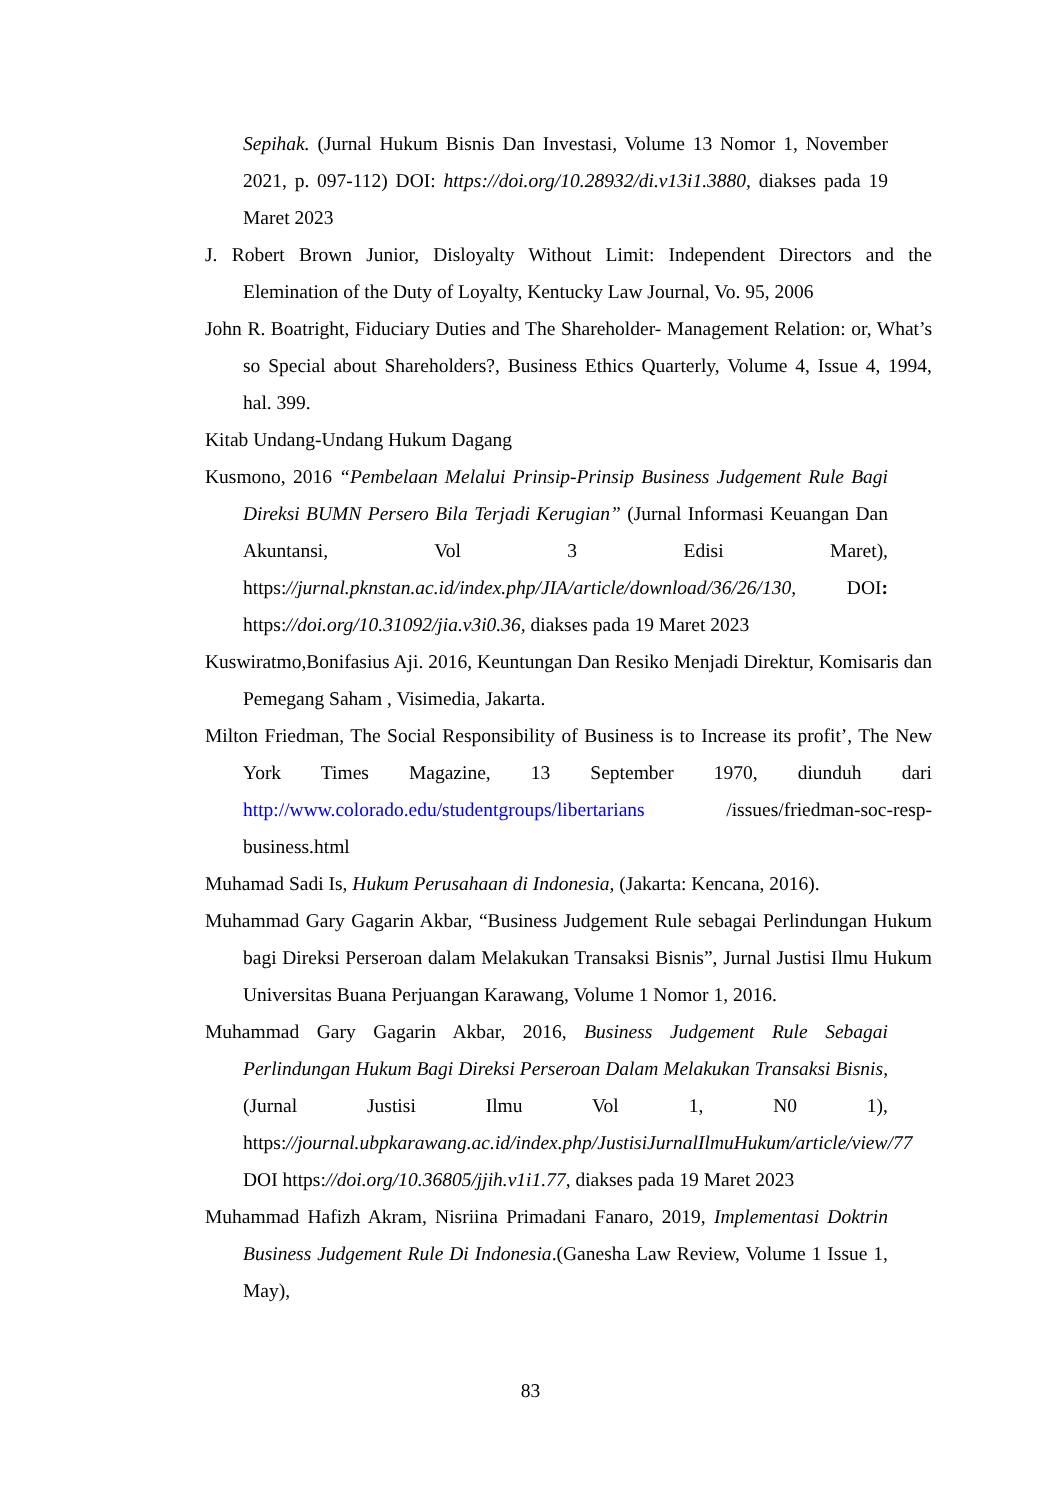Sepihak. (Jurnal Hukum Bisnis Dan Investasi, Volume 13 Nomor 1, November 2021, p. 097-112) DOI: https://doi.org/10.28932/di.v13i1.3880, diakses pada 19 Maret 2023
J. Robert Brown Junior, Disloyalty Without Limit: Independent Directors and the Elemination of the Duty of Loyalty, Kentucky Law Journal, Vo. 95, 2006
John R. Boatright, Fiduciary Duties and The Shareholder- Management Relation: or, What’s so Special about Shareholders?, Business Ethics Quarterly, Volume 4, Issue 4, 1994, hal. 399.
Kitab Undang-Undang Hukum Dagang
Kusmono, 2016 “Pembelaan Melalui Prinsip-Prinsip Business Judgement Rule Bagi Direksi BUMN Persero Bila Terjadi Kerugian” (Jurnal Informasi Keuangan Dan Akuntansi, Vol 3 Edisi Maret), https://jurnal.pknstan.ac.id/index.php/JIA/article/download/36/26/130, DOI: https://doi.org/10.31092/jia.v3i0.36, diakses pada 19 Maret 2023
Kuswiratmo,Bonifasius Aji. 2016, Keuntungan Dan Resiko Menjadi Direktur, Komisaris dan Pemegang Saham , Visimedia, Jakarta.
Milton Friedman, The Social Responsibility of Business is to Increase its profit’, The New York Times Magazine, 13 September 1970, diunduh dari http://www.colorado.edu/studentgroups/libertarians /issues/friedman-soc-resp-business.html
Muhamad Sadi Is, Hukum Perusahaan di Indonesia, (Jakarta: Kencana, 2016).
Muhammad Gary Gagarin Akbar, “Business Judgement Rule sebagai Perlindungan Hukum bagi Direksi Perseroan dalam Melakukan Transaksi Bisnis”, Jurnal Justisi Ilmu Hukum Universitas Buana Perjuangan Karawang, Volume 1 Nomor 1, 2016.
Muhammad Gary Gagarin Akbar, 2016, Business Judgement Rule Sebagai Perlindungan Hukum Bagi Direksi Perseroan Dalam Melakukan Transaksi Bisnis, (Jurnal Justisi Ilmu Vol 1, N0 1), https://journal.ubpkarawang.ac.id/index.php/JustisiJurnalIlmuHukum/article/view/77 DOI https://doi.org/10.36805/jjih.v1i1.77, diakses pada 19 Maret 2023
Muhammad Hafizh Akram, Nisriina Primadani Fanaro, 2019, Implementasi Doktrin Business Judgement Rule Di Indonesia.(Ganesha Law Review, Volume 1 Issue 1, May),
83